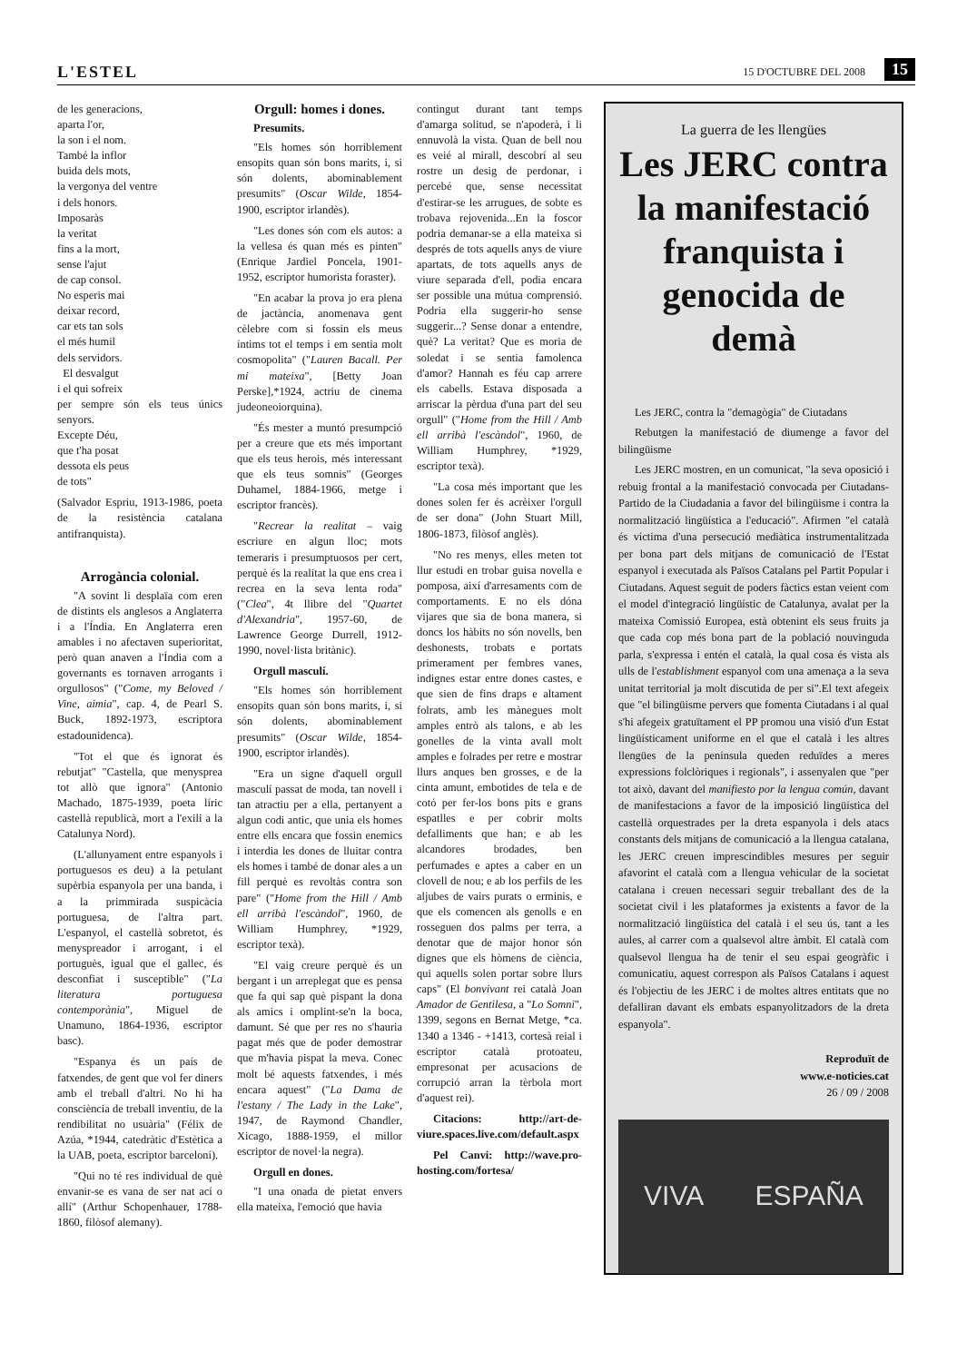L'ESTEL 15 D'OCTUBRE DEL 2008 15
de les generacions,
aparta l'or,
la son i el nom.
També la inflor
buida dels mots,
la vergonya del ventre
i dels honors.
Imposaràs
la veritat
fins a la mort,
sense l'ajut
de cap consol.
No esperis mai
deixar record,
car ets tan sols
el més humil
dels servidors.
El desvalgut
i el qui sofreix
per sempre són els teus únics senyors.
Excepte Déu,
que t'ha posat
dessota els peus
de tots"
(Salvador Espriu, 1913-1986, poeta de la resistència catalana antifranquista).
Arrogància colonial.
"A sovint li desplaïa com eren de distints els anglesos a Anglaterra i a l'Índia. En Anglaterra eren amables i no afectaven superioritat, però quan anaven a l'Índia com a governants es tornaven arrogants i orgullosos" ("Come, my Beloved / Vine, aimia", cap. 4, de Pearl S. Buck, 1892-1973, escriptora estadounidenca).
"Tot el que és ignorat és rebutjat" "Castella, que menysprea tot allò que ignora" (Antonio Machado, 1875-1939, poeta líric castellà republicà, mort a l'exili a la Catalunya Nord).
(L'allunyament entre espanyols i portuguesos es deu) a la petulant supèrbia espanyola per una banda, i a la primmirada suspicàcia portuguesa, de l'altra part. L'espanyol, el castellà sobretot, és menyspreador i arrogant, i el portuguès, igual que el gallec, és desconfiat i susceptible" ("La literatura portuguesa contemporània", Miguel de Unamuno, 1864-1936, escriptor basc).
"Espanya és un país de fatxendes, de gent que vol fer diners amb el treball d'altri. No hi ha consciència de treball inventiu, de la rendibilitat no usuària" (Félix de Azúa, *1944, catedràtic d'Estètica a la UAB, poeta, escriptor barceloní).
"Qui no té res individual de què envanir-se es vana de ser nat ací o allí" (Arthur Schopenhauer, 1788-1860, filòsof alemany).
Orgull: homes i dones.
Presumits.
"Els homes són horriblement ensopits quan són bons marits, i, si són dolents, abominablement presumits" (Oscar Wilde, 1854-1900, escriptor irlandès).
"Les dones són com els autos: a la vellesa és quan més es pinten" (Enrique Jardiel Poncela, 1901-1952, escriptor humorista foraster).
"En acabar la prova jo era plena de jactància, anomenava gent cèlebre com si fossin els meus íntims tot el temps i em sentia molt cosmopolita" ("Lauren Bacall. Per mi mateixa", [Betty Joan Perske],*1924, actriu de cinema judeoneoiorquina).
"És mester a muntó presumpció per a creure que ets més important que els teus herois, més interessant que els teus somnis" (Georges Duhamel, 1884-1966, metge i escriptor francès).
"Recrear la realitat – vaig escriure en algun lloc; mots temeraris i presumptuosos per cert, perquè és la realitat la que ens crea i recrea en la seva lenta roda" ("Clea", 4t llibre del "Quartet d'Alexandria", 1957-60, de Lawrence George Durrell, 1912-1990, novel·lista britànic).
Orgull masculí.
"Els homes són horriblement ensopits quan són bons marits, i, si són dolents, abominablement presumits" (Oscar Wilde, 1854-1900, escriptor irlandès).
"Era un signe d'aquell orgull masculí passat de moda, tan novell i tan atractiu per a ella, pertanyent a algun codi antic, que unia els homes entre ells encara que fossin enemics i interdia les dones de lluitar contra els homes i també de donar ales a un fill perquè es revoltàs contra son pare" ("Home from the Hill / Amb ell arribà l'escàndol", 1960, de William Humphrey, *1929, escriptor texà).
"El vaig creure perquè és un bergant i un arreplegat que es pensa que fa qui sap què pispant la dona als amics i omplint-se'n la boca, damunt. Sé que per res no s'hauria pagat més que de poder demostrar que m'havia pispat la meva. Conec molt bé aquests fatxendes, i més encara aquest" ("La Dama de l'estany / The Lady in the Lake", 1947, de Raymond Chandler, Xicago, 1888-1959, el millor escriptor de novel·la negra).
Orgull en dones.
"I una onada de pietat envers ella mateixa, l'emoció que havia
contingut durant tant temps d'amarga solitud, se n'apoderà, i li ennuvolà la vista. Quan de bell nou es veié al mirall, descobrí al seu rostre un desig de perdonar, i percebé que, sense necessitat d'estirar-se les arrugues, de sobte es trobava rejovenida...En la foscor podria demanar-se a ella mateixa si després de tots aquells anys de viure apartats, de tots aquells anys de viure separada d'ell, podia encara ser possible una mútua comprensió. Podria ella suggerir-ho sense suggerir...? Sense donar a entendre, què? La veritat? Que es moria de soledat i se sentia famolenca d'amor? Hannah es féu cap arrere els cabells. Estava disposada a arriscar la pèrdua d'una part del seu orgull" ("Home from the Hill / Amb ell arribà l'escàndol", 1960, de William Humphrey, *1929, escriptor texà).
"La cosa més important que les dones solen fer és acrèixer l'orgull de ser dona" (John Stuart Mill, 1806-1873, filòsof anglès).
"No res menys, elles meten tot llur estudi en trobar guisa novella e pomposa, així d'arresaments com de comportaments. E no els dóna vijares que sia de bona manera, si doncs los hàbits no són novells, ben deshonests, trobats e portats primerament per fembres vanes, indignes estar entre dones castes, e que sien de fins draps e altament folrats, amb les mànegues molt amples entrò als talons, e ab les gonelles de la vinta avall molt amples e folrades per retre e mostrar llurs anques ben grosses, e de la cinta amunt, embotides de tela e de cotó per fer-los bons pits e grans espatlles e per cobrir molts defalliments que han; e ab les alcandores brodades, ben perfumades e aptes a caber en un clovell de nou; e ab los perfils de les aljubes de vairs purats o erminis, e que els comencen als genolls e en rosseguen dos palms per terra, a denotar que de major honor són dignes que els hòmens de ciència, qui aquells solen portar sobre llurs caps" (El bonvivant rei català Joan Amador de Gentilesa, a "Lo Somni", 1399, segons en Bernat Metge, *ca. 1340 a 1346 - +1413, cortesà reial i escriptor català protoateu, empresonat per acusacions de corrupció arran la tèrbola mort d'aquest rei).
Citacions: http://art-de-viure.spaces.live.com/default.aspx
Pel Canvi: http://wave.pro-hosting.com/fortesa/
La guerra de les llengües
Les JERC contra la manifestació franquista i genocida de demà
Les JERC, contra la "demagògia" de Ciutadans
Rebutgen la manifestació de diumenge a favor del bilingüisme
Les JERC mostren, en un comunicat, "la seva oposició i rebuig frontal a la manifestació convocada per Ciutadans-Partido de la Ciudadania a favor del bilingüisme i contra la normalització lingüística a l'educació". Afirmen "el català és víctima d'una persecució mediàtica instrumentalitzada per bona part dels mitjans de comunicació de l'Estat espanyol i executada als Països Catalans pel Partit Popular i Ciutadans. Aquest seguit de poders fàctics estan veient com el model d'integració lingüístic de Catalunya, avalat per la mateixa Comissió Europea, està obtenint els seus fruits ja que cada cop més bona part de la població nouvinguda parla, s'expressa i entén el català, la qual cosa és vista als ulls de l'establishment espanyol com una amenaça a la seva unitat territorial ja molt discutida de per si".El text afegeix que "el bilingüisme pervers que fomenta Ciutadans i al qual s'hi afegeix gratuïtament el PP promou una visió d'un Estat lingüísticament uniforme en el que el català i les altres llengües de la península queden reduïdes a meres expressions folclòriques i regionals", i assenyalen que "per tot això, davant del manifiesto por la lengua común, davant de manifestacions a favor de la imposició lingüística del castellà orquestrades per la dreta espanyola i dels atacs constants dels mitjans de comunicació a la llengua catalana, les JERC creuen imprescindibles mesures per seguir afavorint el català com a llengua vehicular de la societat catalana i creuen necessari seguir treballant des de la societat civil i les plataformes ja existents a favor de la normalització lingüística del català i el seu ús, tant a les aules, al carrer com a qualsevol altre àmbit. El català com qualsevol llengua ha de tenir el seu espai geogràfic i comunicatiu, aquest correspon als Països Catalans i aquest és l'objectiu de les JERC i de moltes altres entitats que no defalliran davant els embats espanyolitzadors de la dreta espanyola".
Reproduït de
www.e-noticies.cat
26 / 09 / 2008
VIVA ESPAÑA